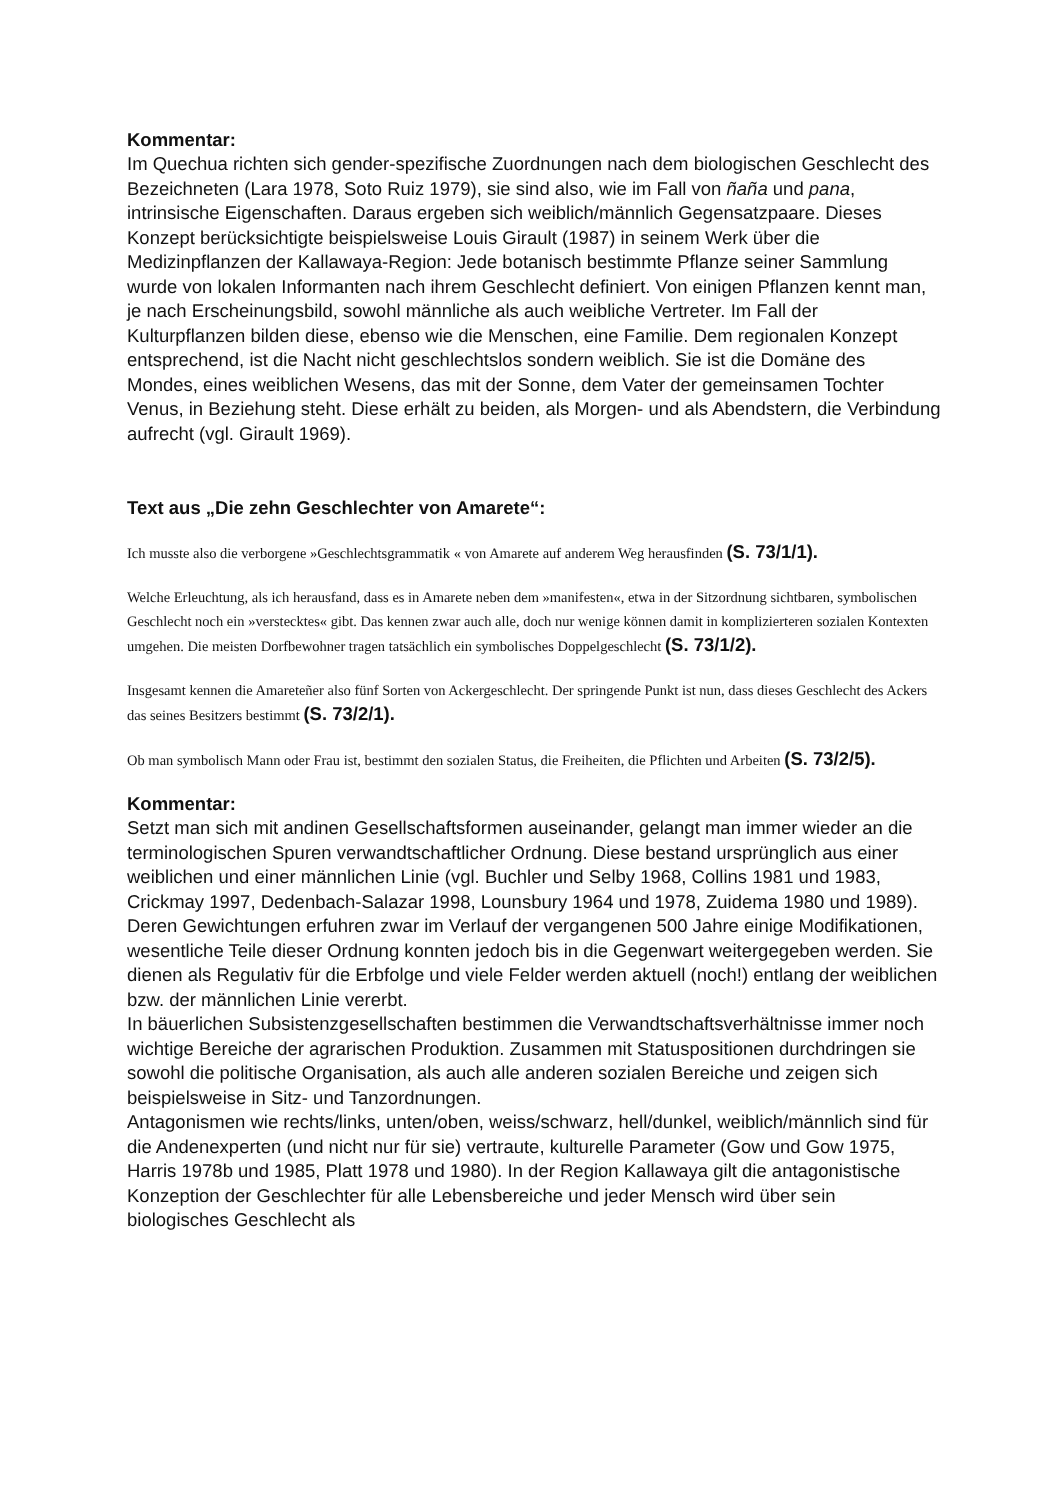Kommentar:
Im Quechua richten sich gender-spezifische Zuordnungen nach dem biologischen Geschlecht des Bezeichneten (Lara 1978, Soto Ruiz 1979), sie sind also, wie im Fall von ñaña und pana, intrinsische Eigenschaften. Daraus ergeben sich weiblich/männlich Gegensatzpaare. Dieses Konzept berücksichtigte beispielsweise Louis Girault (1987) in seinem Werk über die Medizinpflanzen der Kallawaya-Region: Jede botanisch bestimmte Pflanze seiner Sammlung wurde von lokalen Informanten nach ihrem Geschlecht definiert. Von einigen Pflanzen kennt man, je nach Erscheinungsbild, sowohl männliche als auch weibliche Vertreter. Im Fall der Kulturpflanzen bilden diese, ebenso wie die Menschen, eine Familie. Dem regionalen Konzept entsprechend, ist die Nacht nicht geschlechtslos sondern weiblich. Sie ist die Domäne des Mondes, eines weiblichen Wesens, das mit der Sonne, dem Vater der gemeinsamen Tochter Venus, in Beziehung steht. Diese erhält zu beiden, als Morgen- und als Abendstern, die Verbindung aufrecht (vgl. Girault 1969).
Text aus „Die zehn Geschlechter von Amarete“:
Ich musste also die verborgene »Geschlechtsgrammatik « von Amarete auf anderem Weg herausfinden (S. 73/1/1).
Welche Erleuchtung, als ich herausfand, dass es in Amarete neben dem »manifesten«, etwa in der Sitzordnung sichtbaren, symbolischen Geschlecht noch ein »verstecktes« gibt. Das kennen zwar auch alle, doch nur wenige können damit in komplizierteren sozialen Kontexten umgehen. Die meisten Dorfbewohner tragen tatsächlich ein symbolisches Doppelgeschlecht (S. 73/1/2).
Insgesamt kennen die Amareteñer also fünf Sorten von Ackergeschlecht. Der springende Punkt ist nun, dass dieses Geschlecht des Ackers das seines Besitzers bestimmt (S. 73/2/1).
Ob man symbolisch Mann oder Frau ist, bestimmt den sozialen Status, die Freiheiten, die Pflichten und Arbeiten (S. 73/2/5).
Kommentar:
Setzt man sich mit andinen Gesellschaftsformen auseinander, gelangt man immer wieder an die terminologischen Spuren verwandtschaftlicher Ordnung. Diese bestand ursprünglich aus einer weiblichen und einer männlichen Linie (vgl. Buchler und Selby 1968, Collins 1981 und 1983, Crickmay 1997, Dedenbach-Salazar 1998, Lounsbury 1964 und 1978, Zuidema 1980 und 1989). Deren Gewichtungen erfuhren zwar im Verlauf der vergangenen 500 Jahre einige Modifikationen, wesentliche Teile dieser Ordnung konnten jedoch bis in die Gegenwart weitergegeben werden. Sie dienen als Regulativ für die Erbfolge und viele Felder werden aktuell (noch!) entlang der weiblichen bzw. der männlichen Linie vererbt.
In bäuerlichen Subsistenzgesellschaften bestimmen die Verwandtschaftsverhältnisse immer noch wichtige Bereiche der agrarischen Produktion. Zusammen mit Statuspositionen durchdringen sie sowohl die politische Organisation, als auch alle anderen sozialen Bereiche und zeigen sich beispielsweise in Sitz- und Tanzordnungen.
Antagonismen wie rechts/links, unten/oben, weiss/schwarz, hell/dunkel, weiblich/männlich sind für die Andenexperten (und nicht nur für sie) vertraute, kulturelle Parameter (Gow und Gow 1975, Harris 1978b und 1985, Platt 1978 und 1980). In der Region Kallawaya gilt die antagonistische Konzeption der Geschlechter für alle Lebensbereiche und jeder Mensch wird über sein biologisches Geschlecht als